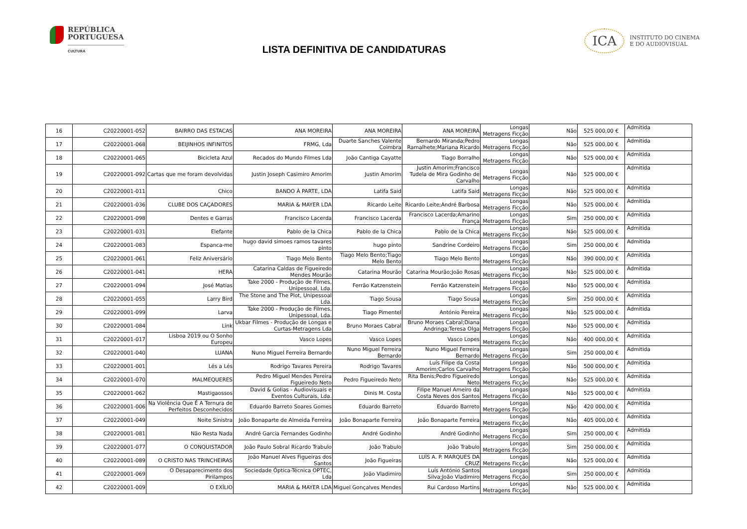REPÚBLICA
PORTUGUESA
CULTURA
LISTA DEFINITIVA DE CANDIDATURAS
ICA
INSTITUTO DO CINEMA
E DO AUDIOVISUAL
| 16 | C20220001-052 | BAIRRO DAS ESTACAS | ANA MOREIRA | ANA MOREIRA | ANA MOREIRA | Longas Metragens Ficção | Não | 525 000,00 € | Admitida |
| 17 | C20220001-068 | BEIJINHOS INFINITOS | FRMG, Lda | Duarte Sanches Valente Coimbra | Bernardo Miranda;Pedro Ramalhete;Mariana Ricardo | Longas Metragens Ficção | Não | 525 000,00 € | Admitida |
| 18 | C20220001-065 | Bicicleta Azul | Recados do Mundo Filmes Lda | João Cantiga Cayatte | Tiago Borralho | Longas Metragens Ficção | Não | 525 000,00 € | Admitida |
| 19 | C20220001-092 | Cartas que me foram devolvidas | Justin Joseph Casimiro Amorim | Justin Amorim | Justin Amorim;Francisco Tudela de Mira Godinho de Carvalho | Longas Metragens Ficção | Não | 525 000,00 € | Admitida |
| 20 | C20220001-011 | Chico | BANDO À PARTE, LDA | Latifa Said | Latifa Said | Longas Metragens Ficção | Não | 525 000,00 € | Admitida |
| 21 | C20220001-036 | CLUBE DOS CAÇADORES | MARIA & MAYER LDA | Ricardo Leite | Ricardo Leite;André Barbosa | Longas Metragens Ficção | Não | 525 000,00 € | Admitida |
| 22 | C20220001-098 | Dentes e Garras | Francisco Lacerda | Francisco Lacerda | Francisco Lacerda;Amarino França | Longas Metragens Ficção | Sim | 250 000,00 € | Admitida |
| 23 | C20220001-031 | Elefante | Pablo de la Chica | Pablo de la Chica | Pablo de la Chica | Longas Metragens Ficção | Não | 525 000,00 € | Admitida |
| 24 | C20220001-083 | Espanca-me | hugo david simoes ramos tavares pinto | hugo pinto | Sandrine Cordeiro | Longas Metragens Ficção | Sim | 250 000,00 € | Admitida |
| 25 | C20220001-061 | Feliz Aniversário | Tiago Melo Bento | Tiago Melo Bento;Tiago Melo Bento | Tiago Melo Bento | Longas Metragens Ficção | Não | 390 000,00 € | Admitida |
| 26 | C20220001-041 | HERA | Catarina Caldas de Figueiredo Mendes Mourão | Catarina Mourão | Catarina Mourão;João Rosas | Longas Metragens Ficção | Não | 525 000,00 € | Admitida |
| 27 | C20220001-094 | José Matias | Take 2000 - Produção de Filmes, Unipessoal, Lda. | Ferrão Katzenstein | Ferrão Katzenstein | Longas Metragens Ficção | Não | 525 000,00 € | Admitida |
| 28 | C20220001-055 | Larry Bird | The Stone and The Plot, Unipessoal Lda. | Tiago Sousa | Tiago Sousa | Longas Metragens Ficção | Sim | 250 000,00 € | Admitida |
| 29 | C20220001-099 | Larva | Take 2000 - Produção de Filmes, Unipessoal, Lda. | Tiago Pimentel | António Pereira | Longas Metragens Ficção | Não | 525 000,00 € | Admitida |
| 30 | C20220001-084 | Link | Ukbar Filmes - Produção de Longas e Curtas-Metragens Lda | Bruno Moraes Cabral | Bruno Moraes Cabral;Diana Andringa;Teresa Olga | Longas Metragens Ficção | Não | 525 000,00 € | Admitida |
| 31 | C20220001-017 | Lisboa 2019 ou O Sonho Europeu | Vasco Lopes | Vasco Lopes | Vasco Lopes | Longas Metragens Ficção | Não | 400 000,00 € | Admitida |
| 32 | C20220001-040 | LUANA | Nuno Miguel Ferreira Bernardo | Nuno Miguel Ferreira Bernardo | Nuno Miguel Ferreira Bernardo | Longas Metragens Ficção | Sim | 250 000,00 € | Admitida |
| 33 | C20220001-001 | Lés a Lés | Rodrigo Tavares Pereira | Rodrigo Tavares | Luís Filipe da Costa Amorim;Carlos Carvalho | Longas Metragens Ficção | Não | 500 000,00 € | Admitida |
| 34 | C20220001-070 | MALMEQUERES | Pedro Miguel Mendes Pereira Figueiredo Neto | Pedro Figueiredo Neto | Rita Benis;Pedro Figueiredo Neto | Longas Metragens Ficção | Não | 525 000,00 € | Admitida |
| 35 | C20220001-062 | Mastigaossos | David & Golias - Audiovisuais e Eventos Culturais, Lda. | Dinis M. Costa | Filipe Manuel Ameiro da Costa Neves dos Santos | Longas Metragens Ficção | Não | 525 000,00 € | Admitida |
| 36 | C20220001-006 | Na Violência Que É A Ternura de Perfeitos Desconhecidos | Eduardo Barreto Soares Gomes | Eduardo Barreto | Eduardo Barreto | Longas Metragens Ficção | Não | 420 000,00 € | Admitida |
| 37 | C20220001-049 | Noite Sinistra | João Bonaparte de Almeida Ferreira | João Bonaparte Ferreira | João Bonaparte Ferreira | Longas Metragens Ficção | Não | 405 000,00 € | Admitida |
| 38 | C20220001-081 | Não Resta Nada | André Garcia Fernandes Godinho | André Godinho | André Godinho | Longas Metragens Ficção | Sim | 250 000,00 € | Admitida |
| 39 | C20220001-077 | O CONQUISTADOR | João Paulo Sobral Ricardo Trabulo | João Trabulo | João Trabulo | Longas Metragens Ficção | Sim | 250 000,00 € | Admitida |
| 40 | C20220001-089 | O CRISTO NAS TRINCHEIRAS | João Manuel Alves Figueiras dos Santos | João Figueiras | LUÍS A. P. MARQUES DA CRUZ | Longas Metragens Ficção | Não | 525 000,00 € | Admitida |
| 41 | C20220001-069 | O Desaparecimento dos Pirilampos | Sociedade Óptica-Técnica OPTEC, Lda | João Vladimiro | Luís António Santos Silva;João Vladimiro | Longas Metragens Ficção | Sim | 250 000,00 € | Admitida |
| 42 | C20220001-009 | O EXÍLIO | MARIA & MAYER LDA | Miguel Gonçalves Mendes | Rui Cardoso Martins | Longas Metragens Ficção | Não | 525 000,00 € | Admitida |